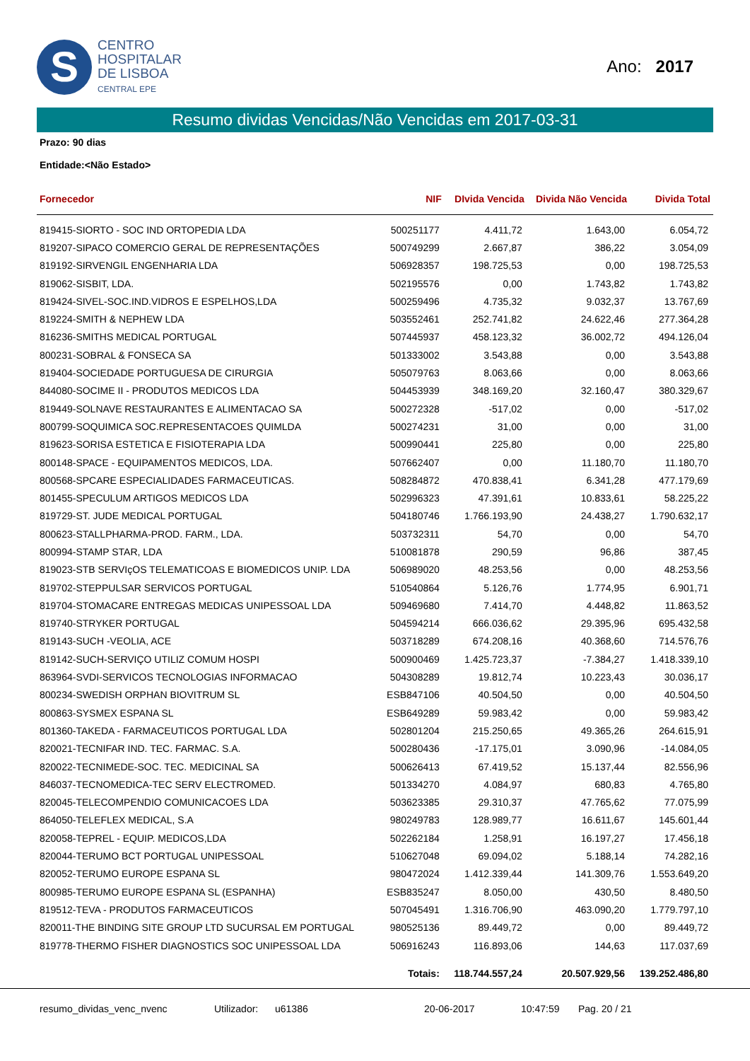S
CENTRO
HOSPITALAR
DE LISBOA
CENTRAL EPE
Ano: 2017
Resumo dividas Vencidas/Não Vencidas em 2017-03-31
Prazo: 90 dias
Entidade:<Não Estado>
| Fornecedor | NIF | DIvida Vencida | Divida Não Vencida | Divida Total |
| --- | --- | --- | --- | --- |
| 819415-SIORTO - SOC IND ORTOPEDIA LDA | 500251177 | 4.411,72 | 1.643,00 | 6.054,72 |
| 819207-SIPACO COMERCIO GERAL DE REPRESENTAÇÕES | 500749299 | 2.667,87 | 386,22 | 3.054,09 |
| 819192-SIRVENGIL ENGENHARIA LDA | 506928357 | 198.725,53 | 0,00 | 198.725,53 |
| 819062-SISBIT, LDA. | 502195576 | 0,00 | 1.743,82 | 1.743,82 |
| 819424-SIVEL-SOC.IND.VIDROS E ESPELHOS,LDA | 500259496 | 4.735,32 | 9.032,37 | 13.767,69 |
| 819224-SMITH & NEPHEW LDA | 503552461 | 252.741,82 | 24.622,46 | 277.364,28 |
| 816236-SMITHS MEDICAL PORTUGAL | 507445937 | 458.123,32 | 36.002,72 | 494.126,04 |
| 800231-SOBRAL & FONSECA SA | 501333002 | 3.543,88 | 0,00 | 3.543,88 |
| 819404-SOCIEDADE PORTUGUESA DE CIRURGIA | 505079763 | 8.063,66 | 0,00 | 8.063,66 |
| 844080-SOCIME II - PRODUTOS MEDICOS LDA | 504453939 | 348.169,20 | 32.160,47 | 380.329,67 |
| 819449-SOLNAVE RESTAURANTES E ALIMENTACAO SA | 500272328 | -517,02 | 0,00 | -517,02 |
| 800799-SOQUIMICA SOC.REPRESENTACOES QUIMLDA | 500274231 | 31,00 | 0,00 | 31,00 |
| 819623-SORISA ESTETICA E FISIOTERAPIA LDA | 500990441 | 225,80 | 0,00 | 225,80 |
| 800148-SPACE - EQUIPAMENTOS MEDICOS, LDA. | 507662407 | 0,00 | 11.180,70 | 11.180,70 |
| 800568-SPCARE ESPECIALIDADES FARMACEUTICAS. | 508284872 | 470.838,41 | 6.341,28 | 477.179,69 |
| 801455-SPECULUM ARTIGOS MEDICOS LDA | 502996323 | 47.391,61 | 10.833,61 | 58.225,22 |
| 819729-ST. JUDE MEDICAL PORTUGAL | 504180746 | 1.766.193,90 | 24.438,27 | 1.790.632,17 |
| 800623-STALLPHARMA-PROD. FARM., LDA. | 503732311 | 54,70 | 0,00 | 54,70 |
| 800994-STAMP STAR, LDA | 510081878 | 290,59 | 96,86 | 387,45 |
| 819023-STB SERVIçOS TELEMATICOAS E BIOMEDICOS UNIP. LDA | 506989020 | 48.253,56 | 0,00 | 48.253,56 |
| 819702-STEPPULSAR SERVICOS PORTUGAL | 510540864 | 5.126,76 | 1.774,95 | 6.901,71 |
| 819704-STOMACARE ENTREGAS MEDICAS UNIPESSOAL LDA | 509469680 | 7.414,70 | 4.448,82 | 11.863,52 |
| 819740-STRYKER PORTUGAL | 504594214 | 666.036,62 | 29.395,96 | 695.432,58 |
| 819143-SUCH -VEOLIA, ACE | 503718289 | 674.208,16 | 40.368,60 | 714.576,76 |
| 819142-SUCH-SERVIÇO UTILIZ COMUM HOSPI | 500900469 | 1.425.723,37 | -7.384,27 | 1.418.339,10 |
| 863964-SVDI-SERVICOS TECNOLOGIAS INFORMACAO | 504308289 | 19.812,74 | 10.223,43 | 30.036,17 |
| 800234-SWEDISH ORPHAN BIOVITRUM SL | ESB847106 | 40.504,50 | 0,00 | 40.504,50 |
| 800863-SYSMEX ESPANA SL | ESB649289 | 59.983,42 | 0,00 | 59.983,42 |
| 801360-TAKEDA - FARMACEUTICOS PORTUGAL LDA | 502801204 | 215.250,65 | 49.365,26 | 264.615,91 |
| 820021-TECNIFAR IND. TEC. FARMAC. S.A. | 500280436 | -17.175,01 | 3.090,96 | -14.084,05 |
| 820022-TECNIMEDE-SOC. TEC. MEDICINAL SA | 500626413 | 67.419,52 | 15.137,44 | 82.556,96 |
| 846037-TECNOMEDICA-TEC SERV ELECTROMED. | 501334270 | 4.084,97 | 680,83 | 4.765,80 |
| 820045-TELECOMPENDIO COMUNICACOES LDA | 503623385 | 29.310,37 | 47.765,62 | 77.075,99 |
| 864050-TELEFLEX MEDICAL, S.A | 980249783 | 128.989,77 | 16.611,67 | 145.601,44 |
| 820058-TEPREL - EQUIP. MEDICOS,LDA | 502262184 | 1.258,91 | 16.197,27 | 17.456,18 |
| 820044-TERUMO BCT PORTUGAL UNIPESSOAL | 510627048 | 69.094,02 | 5.188,14 | 74.282,16 |
| 820052-TERUMO EUROPE ESPANA SL | 980472024 | 1.412.339,44 | 141.309,76 | 1.553.649,20 |
| 800985-TERUMO EUROPE ESPANA SL (ESPANHA) | ESB835247 | 8.050,00 | 430,50 | 8.480,50 |
| 819512-TEVA - PRODUTOS FARMACEUTICOS | 507045491 | 1.316.706,90 | 463.090,20 | 1.779.797,10 |
| 820011-THE BINDING SITE GROUP LTD SUCURSAL EM PORTUGAL | 980525136 | 89.449,72 | 0,00 | 89.449,72 |
| 819778-THERMO FISHER DIAGNOSTICS SOC UNIPESSOAL LDA | 506916243 | 116.893,06 | 144,63 | 117.037,69 |
| | Totais: | 118.744.557,24 | 20.507.929,56 | 139.252.486,80 |
resumo_dividas_venc_nvenc Utilizador: u61386 20-06-2017 10:47:59 Pag. 20 / 21